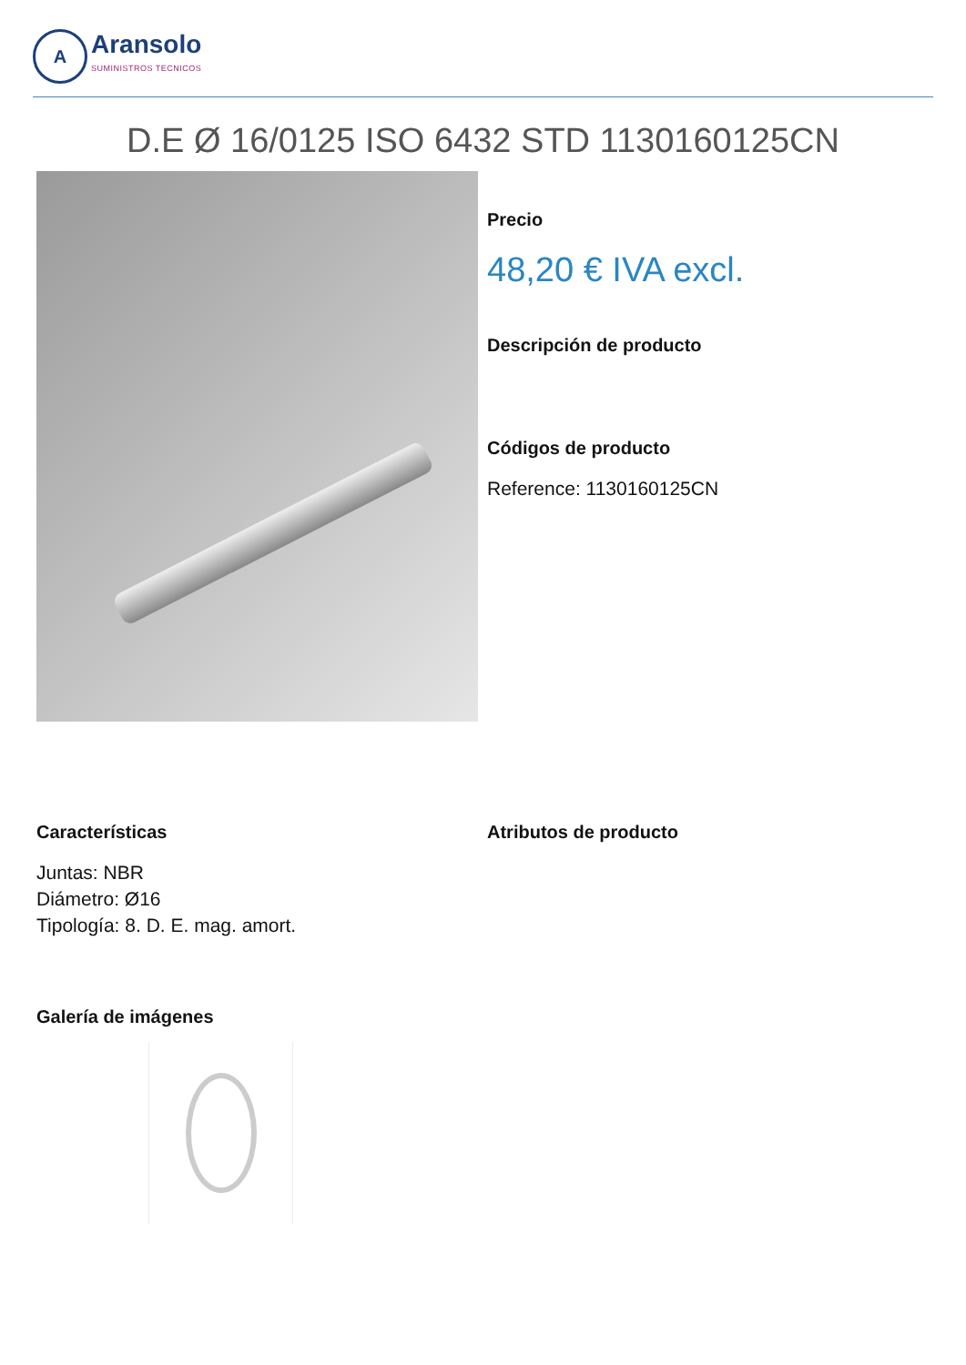A
Aransolo
SUMINISTROS TECNICOS
D.E Ø 16/0125 ISO 6432 STD 1130160125CN
Precio
48,20 € IVA excl.
Descripción de producto
Códigos de producto
Reference: 1130160125CN
Características
Juntas: NBR
Diámetro: Ø16
Tipología: 8. D. E. mag. amort.
Atributos de producto
Galería de imágenes